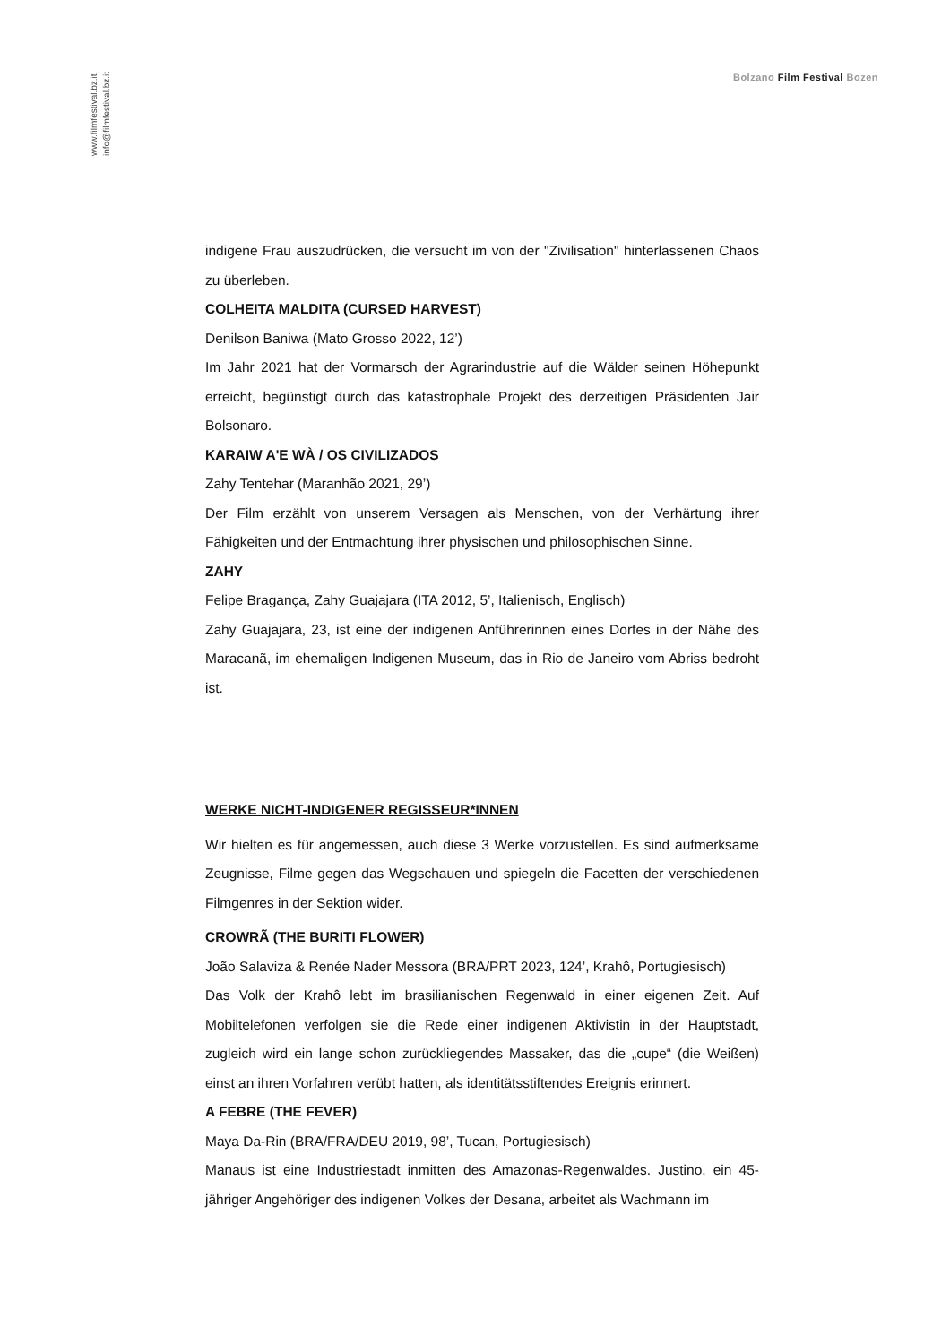www.filmfestival.bz.it
info@filmfestival.bz.it
Bolzano Film Festival Bozen
indigene Frau auszudrücken, die versucht im von der "Zivilisation" hinterlassenen Chaos zu überleben.
COLHEITA MALDITA (CURSED HARVEST)
Denilson Baniwa (Mato Grosso 2022, 12’)
Im Jahr 2021 hat der Vormarsch der Agrarindustrie auf die Wälder seinen Höhepunkt erreicht, begünstigt durch das katastrophale Projekt des derzeitigen Präsidenten Jair Bolsonaro.
KARAIW A'E WÀ / OS CIVILIZADOS
Zahy Tentehar (Maranhão 2021, 29’)
Der Film erzählt von unserem Versagen als Menschen, von der Verhärtung ihrer Fähigkeiten und der Entmachtung ihrer physischen und philosophischen Sinne.
ZAHY
Felipe Bragança, Zahy Guajajara (ITA 2012, 5’, Italienisch, Englisch)
Zahy Guajajara, 23, ist eine der indigenen Anführerinnen eines Dorfes in der Nähe des Maracanã, im ehemaligen Indigenen Museum, das in Rio de Janeiro vom Abriss bedroht ist.
WERKE NICHT-INDIGENER REGISSEUR*INNEN
Wir hielten es für angemessen, auch diese 3 Werke vorzustellen. Es sind aufmerksame Zeugnisse, Filme gegen das Wegschauen und spiegeln die Facetten der verschiedenen Filmgenres in der Sektion wider.
CROWRÃ (THE BURITI FLOWER)
João Salaviza & Renée Nader Messora (BRA/PRT 2023, 124’, Krahô, Portugiesisch)
Das Volk der Krahô lebt im brasilianischen Regenwald in einer eigenen Zeit. Auf Mobiltelefonen verfolgen sie die Rede einer indigenen Aktivistin in der Hauptstadt, zugleich wird ein lange schon zurückliegendes Massaker, das die „cupe“ (die Weißen) einst an ihren Vorfahren verübt hatten, als identitätsstiftendes Ereignis erinnert.
A FEBRE (THE FEVER)
Maya Da-Rin (BRA/FRA/DEU 2019, 98’, Tucan, Portugiesisch)
Manaus ist eine Industriestadt inmitten des Amazonas-Regenwaldes. Justino, ein 45-jähriger Angehöriger des indigenen Volkes der Desana, arbeitet als Wachmann im